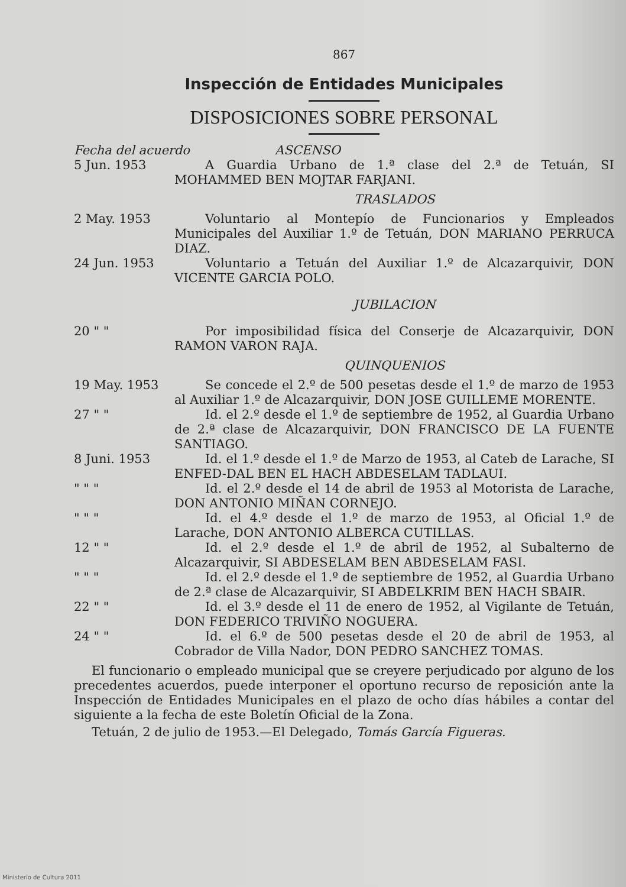867
Inspección de Entidades Municipales
DISPOSICIONES SOBRE PERSONAL
Fecha del acuerdo ASCENSO
5 Jun. 1953 A Guardia Urbano de 1.ª clase del 2.ª de Tetuán, SI MOHAMMED BEN MOJTAR FARJANI.
TRASLADOS
2 May. 1953 Voluntario al Montepío de Funcionarios y Empleados Municipales del Auxiliar 1.º de Tetuán, DON MARIANO PERRUCA DIAZ.
24 Jun. 1953 Voluntario a Tetuán del Auxiliar 1.º de Alcazarquivir, DON VICENTE GARCIA POLO.
JUBILACION
20 " " Por imposibilidad física del Conserje de Alcazarquivir, DON RAMON VARON RAJA.
QUINQUENIOS
19 May. 1953 Se concede el 2.º de 500 pesetas desde el 1.º de marzo de 1953 al Auxiliar 1.º de Alcazarquivir, DON JOSE GUILLEME MORENTE.
27 " " Id. el 2.º desde el 1.º de septiembre de 1952, al Guardia Urbano de 2.ª clase de Alcazarquivir, DON FRANCISCO DE LA FUENTE SANTIAGO.
8 Juni. 1953 Id. el 1.º desde el 1.º de Marzo de 1953, al Cateb de Larache, SI ENFED-DAL BEN EL HACH ABDESELAM TADLAUI.
" " " Id. el 2.º desde el 14 de abril de 1953 al Motorista de Larache, DON ANTONIO MIÑAN CORNEJO.
" " " Id. el 4.º desde el 1.º de marzo de 1953, al Oficial 1.º de Larache, DON ANTONIO ALBERCA CUTILLAS.
12 " " Id. el 2.º desde el 1.º de abril de 1952, al Subalterno de Alcazarquivir, SI ABDESELAM BEN ABDESELAM FASI.
" " " Id. el 2.º desde el 1.º de septiembre de 1952, al Guardia Urbano de 2.ª clase de Alcazarquivir, SI ABDELKRIM BEN HACH SBAIR.
22 " " Id. el 3.º desde el 11 de enero de 1952, al Vigilante de Tetuán, DON FEDERICO TRIVIÑO NOGUERA.
24 " " Id. el 6.º de 500 pesetas desde el 20 de abril de 1953, al Cobrador de Villa Nador, DON PEDRO SANCHEZ TOMAS.
El funcionario o empleado municipal que se creyere perjudicado por alguno de los precedentes acuerdos, puede interponer el oportuno recurso de reposición ante la Inspección de Entidades Municipales en el plazo de ocho días hábiles a contar del siguiente a la fecha de este Boletín Oficial de la Zona.
Tetuán, 2 de julio de 1953.—El Delegado, Tomás García Figueras.
Ministerio de Cultura 2011